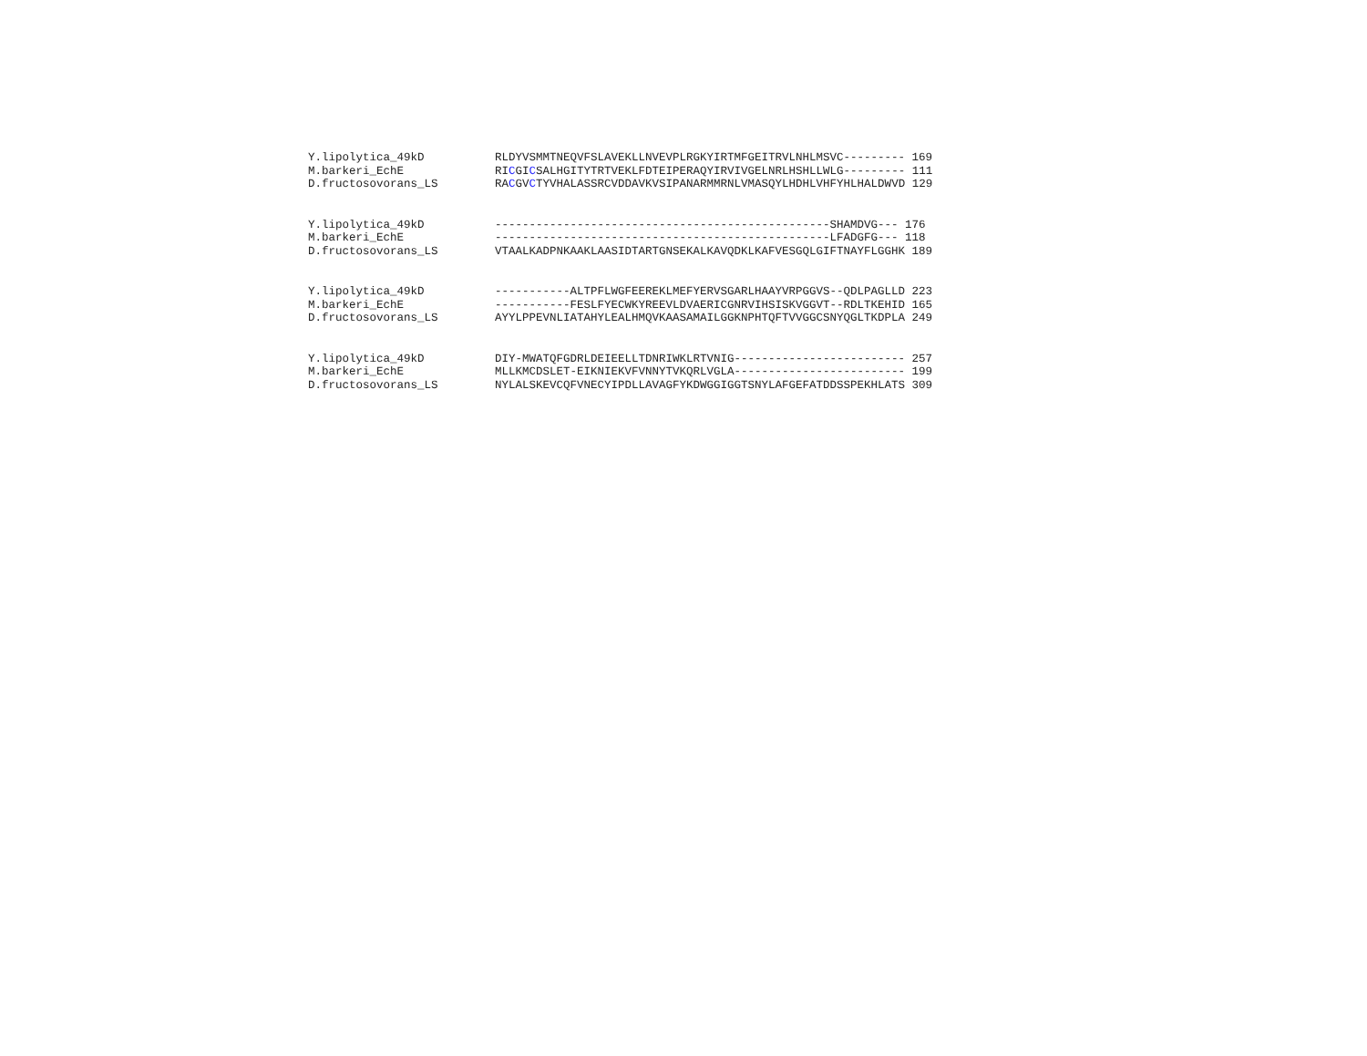| Y.lipolytica_49kD | RLDYVSMMTNEQVFSLAVEKLLNVEVPLRGKYIRTMFGEITRVLNHLMSVC--------- 169 |
| M.barkeri_EchE | RI C GI C SALHGITYTRTVEKLFDTEIPERAQYIRVIVGELNRLHSHLLWLG--------- 111 |
| D.fructosovorans_LS | RA C GV C TYVHALASSRCVDDAVKVSIPANARMMRNLVMASQYLHDHLVHFYHLHALDWVD 129 |
| Y.lipolytica_49kD | -------------------------------------------------SHAMDVG--- 176 |
| M.barkeri_EchE | -------------------------------------------------LFADGFG--- 118 |
| D.fructosovorans_LS | VTAALKADPNKAAKLAASIDTARTGNSEKALKAVQDKLKAFVESGQLGIFTNAYFLGGHK 189 |
| Y.lipolytica_49kD | -----------ALTPFLWGFEEREKLMEFYERVSGARLHAAYVRPGGVS--QDLPAGLLD 223 |
| M.barkeri_EchE | -----------FESLFYECWKYREEVLDVAERICGNRVIHSISKVGGVT--RDLTKEHID 165 |
| D.fructosovorans_LS | AYYLPPEVNLIATAHYLEALHMQVKAASAMAILGGKNPHTQFTVVGGCSNYQGLTKDPLA 249 |
| Y.lipolytica_49kD | DIY-MWATQFGDRLDEIEELLTDNRIWKLRTVNIG------------------------- 257 |
| M.barkeri_EchE | MLLKMCDSLET-EIKNIEKVFVNNYTVKQRLVGLA------------------------- 199 |
| D.fructosovorans_LS | NYLALSKEVCQFVNECYIPDLLAVAGFYKDWGGIGGTSNYLAFGEFATDDSSPEKHLATS 309 |